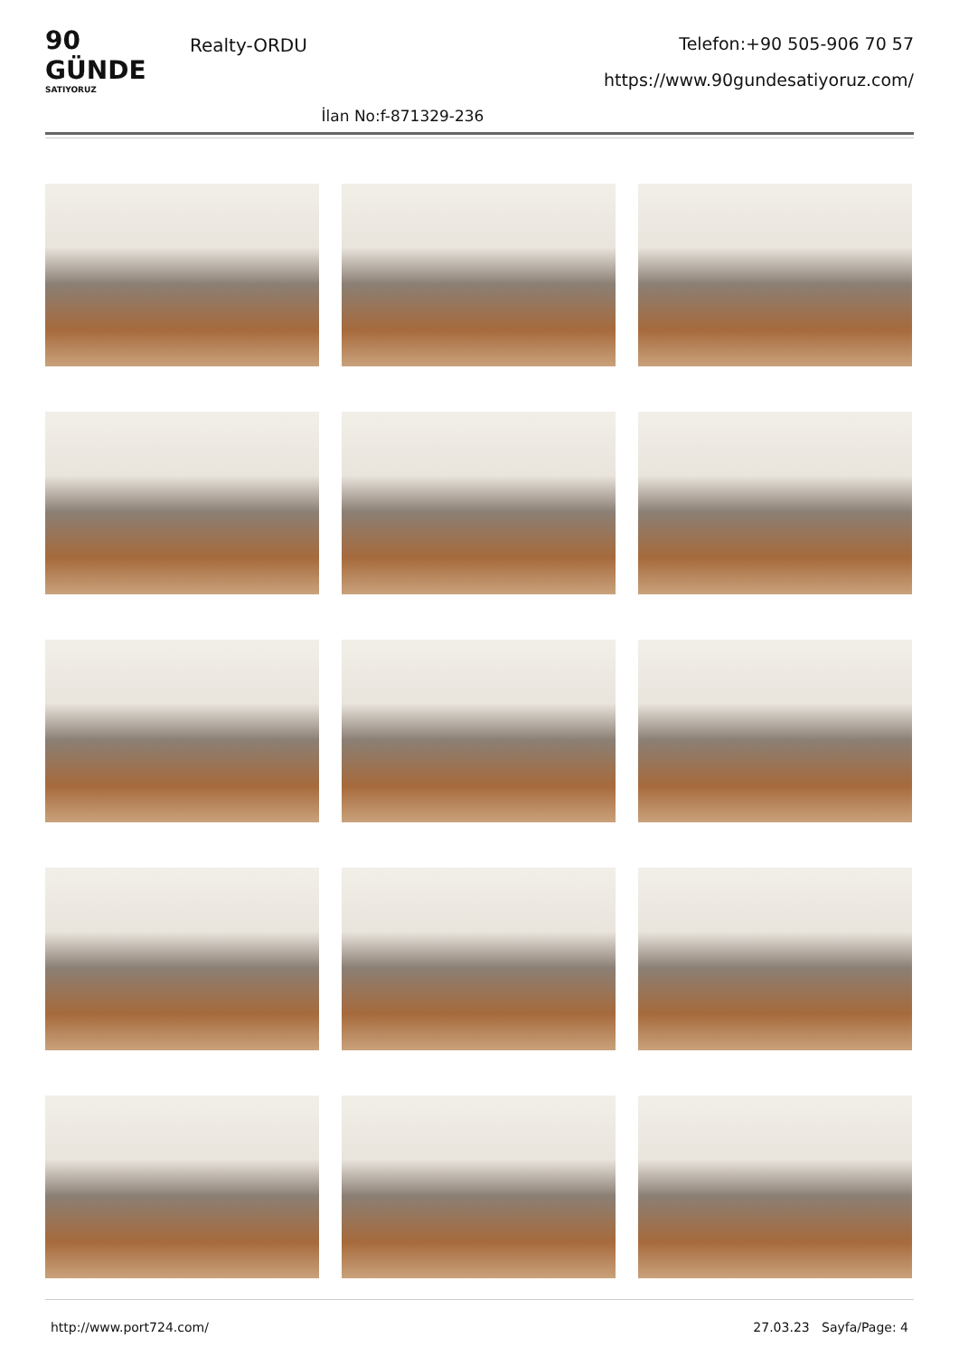90 GÜNDE
SATIYORUZ
Realty-ORDU
Telefon:+90 505-906 70 57
https://www.90gundesatiyoruz.com/
İlan No:f-871329-236
http://www.port724.com/ 27.03.23 Sayfa/Page: 4